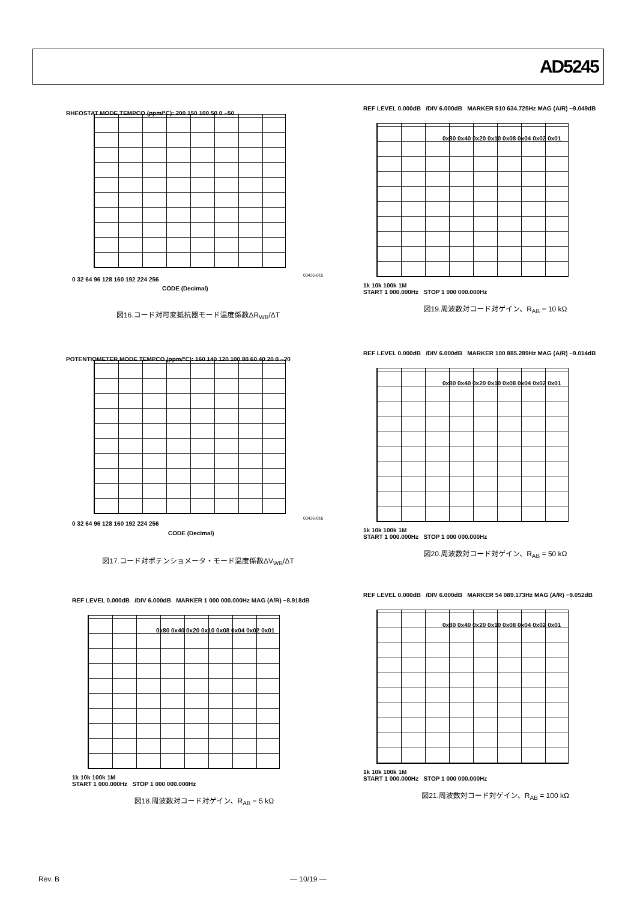AD5245
0 32 64 96 128 160 192 224 256
CODE (Decimal)
RHEOSTAT MODE TEMPCO (ppm/°C): 200 150 100 50 0 −50
03436-015
図16.コード対可変抵抗器モード温度係数ΔR<sub>WB</sub>/ΔT
0 32 64 96 128 160 192 224 256
CODE (Decimal)
POTENTIOMETER MODE TEMPCO (ppm/°C): 160 140 120 100 80 60 40 20 0 −20
03436-016
図17.コード対ポテンショメータ・モード温度係数ΔV<sub>WB</sub>/ΔT
REF LEVEL 0.000dB /DIV 6.000dB MARKER 1 000 000.000Hz MAG (A/R) −8.918dB
0x80 0x40 0x20 0x10 0x08 0x04 0x02 0x01
1k 10k 100k 1M
START 1 000.000Hz STOP 1 000 000.000Hz
図18.周波数対コード対ゲイン、R<sub>AB</sub> = 5 kΩ
REF LEVEL 0.000dB /DIV 6.000dB MARKER 510 634.725Hz MAG (A/R) −9.049dB
0x80 0x40 0x20 0x10 0x08 0x04 0x02 0x01
1k 10k 100k 1M
START 1 000.000Hz STOP 1 000 000.000Hz
図19.周波数対コード対ゲイン、R<sub>AB</sub> = 10 kΩ
REF LEVEL 0.000dB /DIV 6.000dB MARKER 100 885.289Hz MAG (A/R) −9.014dB
0x80 0x40 0x20 0x10 0x08 0x04 0x02 0x01
1k 10k 100k 1M
START 1 000.000Hz STOP 1 000 000.000Hz
図20.周波数対コード対ゲイン、R<sub>AB</sub> = 50 kΩ
REF LEVEL 0.000dB /DIV 6.000dB MARKER 54 089.173Hz MAG (A/R) −9.052dB
0x80 0x40 0x20 0x10 0x08 0x04 0x02 0x01
1k 10k 100k 1M
START 1 000.000Hz STOP 1 000 000.000Hz
図21.周波数対コード対ゲイン、R<sub>AB</sub> = 100 kΩ
Rev. B ― 10/19 ―